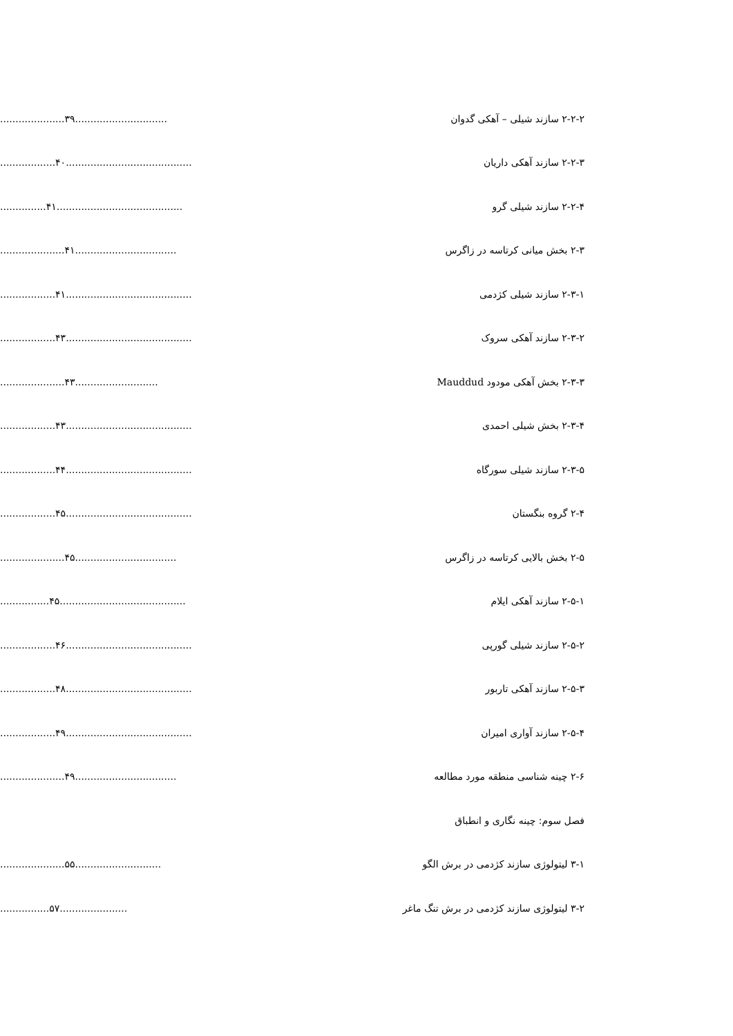۲-۲-۲ سازند شیلی – آهکی گدوان .....................۳۹..............................
۲-۲-۳ سازند آهکی داریان ..................۴۰.........................................
۲-۲-۴ سازند شیلی گرو ...............۴۱.........................................
۲-۳ بخش میانی کرتاسه در زاگرس .....................۴۱.................................
۲-۳-۱ سازند شیلی کژدمی ..................۴۱.........................................
۲-۳-۲ سازند آهکی سروک ..................۴۳.........................................
۲-۳-۳ بخش آهکی مودود Mauddud .....................۴۳...........................
۲-۳-۴ بخش شیلی احمدی ..................۴۳.........................................
۲-۳-۵ سازند شیلی سورگاه ..................۴۴.........................................
۲-۴ گروه بنگستان ..................۴۵.........................................
۲-۵ بخش بالایی کرتاسه در زاگرس .....................۴۵.................................
۲-۵-۱ سازند آهکی ایلام ................۴۵.........................................
۲-۵-۲ سازند شیلی گورپی ..................۴۶.........................................
۲-۵-۳ سازند آهکی تاربور ..................۴۸.........................................
۲-۵-۴ سازند آواری امیران ..................۴۹.........................................
۲-۶ چینه شناسی منطقه مورد مطالعه .....................۴۹.................................
فصل سوم: چینه نگاری و انطباق
۳-۱ لیتولوژی سازند کژدمی در برش الگو .....................۵۵............................
۳-۲ لیتولوژی سازند کژدمی در برش تنگ ماغر ................۵۷......................